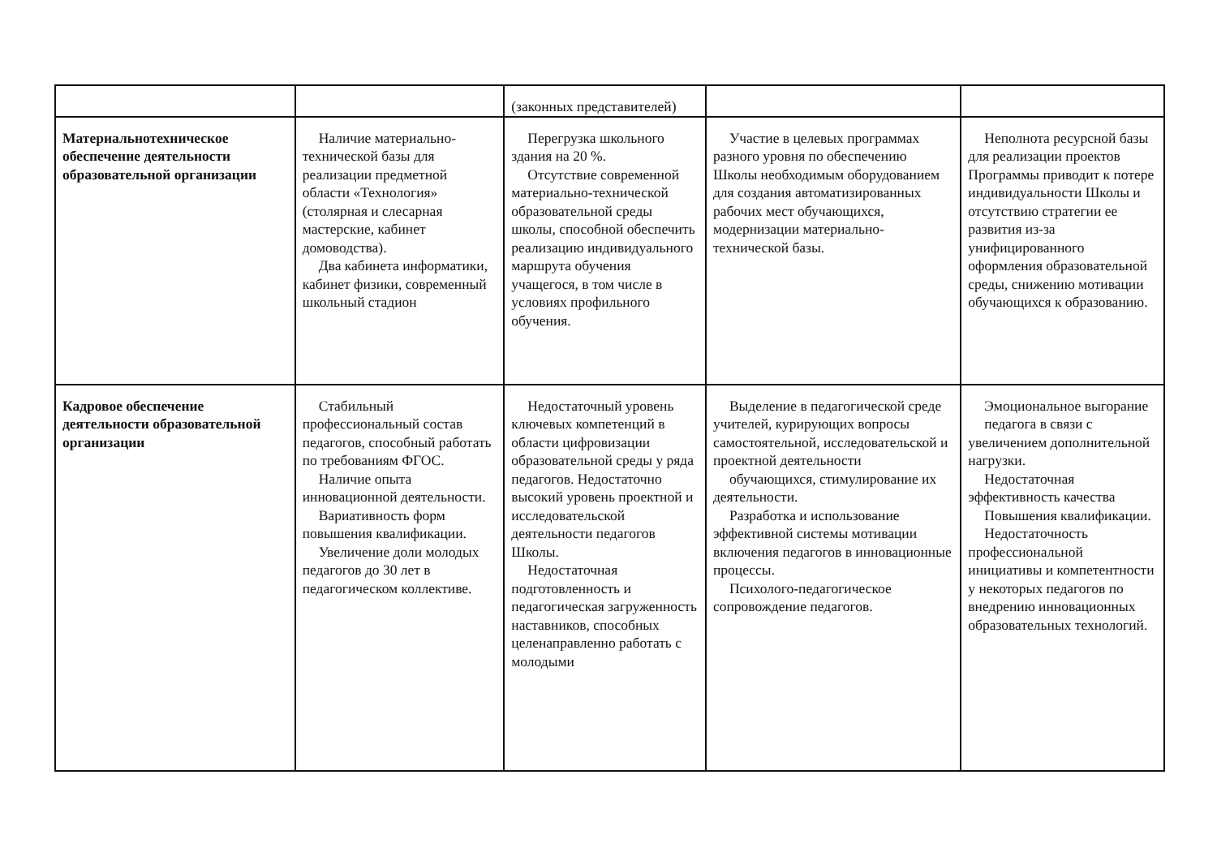| | | (законных представителей) | | |
| Материальнотехническое обеспечение деятельности образовательной организации | Наличие материально-технической базы для реализации предметной области «Технология» (столярная и слесарная мастерские, кабинет домоводства). Два кабинета информатики, кабинет физики, современный школьный стадион | Перегрузка школьного здания на 20 %. Отсутствие современной материально-технической образовательной среды школы, способной обеспечить реализацию индивидуального маршрута обучения учащегося, в том числе в условиях профильного обучения. | Участие в целевых программах разного уровня по обеспечению Школы необходимым оборудованием для создания автоматизированных рабочих мест обучающихся, модернизации материально-технической базы. | Неполнота ресурсной базы для реализации проектов Программы приводит к потере индивидуальности Школы и отсутствию стратегии ее развития из-за унифицированного оформления образовательной среды, снижению мотивации обучающихся к образованию. |
| Кадровое обеспечение деятельности образовательной организации | Стабильный профессиональный состав педагогов, способный работать по требованиям ФГОС. Наличие опыта инновационной деятельности. Вариативность форм повышения квалификации. Увеличение доли молодых педагогов до 30 лет в педагогическом коллективе. | Недостаточный уровень ключевых компетенций в области цифровизации образовательной среды у ряда педагогов. Недостаточно высокий уровень проектной и исследовательской деятельности педагогов Школы. Недостаточная подготовленность и педагогическая загруженность наставников, способных целенаправленно работать с молодыми | Выделение в педагогической среде учителей, курирующих вопросы самостоятельной, исследовательской и проектной деятельности обучающихся, стимулирование их деятельности. Разработка и использование эффективной системы мотивации включения педагогов в инновационные процессы. Психолого-педагогическое сопровождение педагогов. | Эмоциональное выгорание педагога в связи с увеличением дополнительной нагрузки. Недостаточная эффективность качества Повышения квалификации. Недостаточность профессиональной инициативы и компетентности у некоторых педагогов по внедрению инновационных образовательных технологий. |